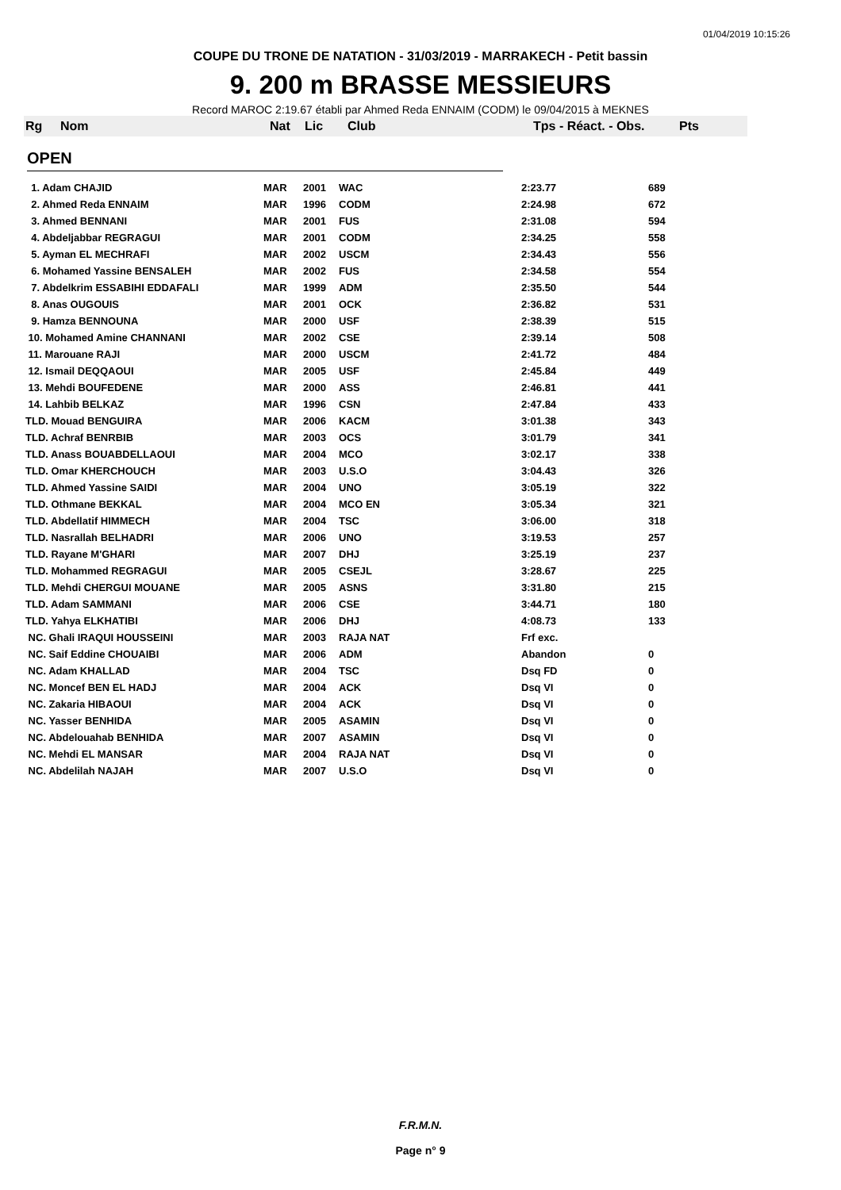01/04/2019 10:15:26
COUPE DU TRONE DE NATATION - 31/03/2019 - MARRAKECH - Petit bassin
9. 200 m BRASSE MESSIEURS
Record MAROC 2:19.67 établi par Ahmed Reda ENNAIM (CODM) le 09/04/2015 à MEKNES
| Rg | Nom | Nat | Lic | Club | Tps - Réact. - Obs. | Pts |
| --- | --- | --- | --- | --- | --- | --- |
OPEN
| 1. Adam CHAJID | MAR | 2001 | WAC | 2:23.77 | 689 |
| 2. Ahmed Reda ENNAIM | MAR | 1996 | CODM | 2:24.98 | 672 |
| 3. Ahmed BENNANI | MAR | 2001 | FUS | 2:31.08 | 594 |
| 4. Abdeljabbar REGRAGUI | MAR | 2001 | CODM | 2:34.25 | 558 |
| 5. Ayman EL MECHRAFI | MAR | 2002 | USCM | 2:34.43 | 556 |
| 6. Mohamed Yassine BENSALEH | MAR | 2002 | FUS | 2:34.58 | 554 |
| 7. Abdelkrim ESSABIHI EDDAFALI | MAR | 1999 | ADM | 2:35.50 | 544 |
| 8. Anas OUGOUIS | MAR | 2001 | OCK | 2:36.82 | 531 |
| 9. Hamza BENNOUNA | MAR | 2000 | USF | 2:38.39 | 515 |
| 10. Mohamed Amine CHANNANI | MAR | 2002 | CSE | 2:39.14 | 508 |
| 11. Marouane RAJI | MAR | 2000 | USCM | 2:41.72 | 484 |
| 12. Ismail DEQQAOUI | MAR | 2005 | USF | 2:45.84 | 449 |
| 13. Mehdi BOUFEDENE | MAR | 2000 | ASS | 2:46.81 | 441 |
| 14. Lahbib BELKAZ | MAR | 1996 | CSN | 2:47.84 | 433 |
| TLD. Mouad BENGUIRA | MAR | 2006 | KACM | 3:01.38 | 343 |
| TLD. Achraf BENRBIB | MAR | 2003 | OCS | 3:01.79 | 341 |
| TLD. Anass BOUABDELLAOUI | MAR | 2004 | MCO | 3:02.17 | 338 |
| TLD. Omar KHERCHOUCH | MAR | 2003 | U.S.O | 3:04.43 | 326 |
| TLD. Ahmed Yassine SAIDI | MAR | 2004 | UNO | 3:05.19 | 322 |
| TLD. Othmane BEKKAL | MAR | 2004 | MCO EN | 3:05.34 | 321 |
| TLD. Abdellatif HIMMECH | MAR | 2004 | TSC | 3:06.00 | 318 |
| TLD. Nasrallah BELHADRI | MAR | 2006 | UNO | 3:19.53 | 257 |
| TLD. Rayane M'GHARI | MAR | 2007 | DHJ | 3:25.19 | 237 |
| TLD. Mohammed REGRAGUI | MAR | 2005 | CSEJL | 3:28.67 | 225 |
| TLD. Mehdi CHERGUI MOUANE | MAR | 2005 | ASNS | 3:31.80 | 215 |
| TLD. Adam SAMMANI | MAR | 2006 | CSE | 3:44.71 | 180 |
| TLD. Yahya ELKHATIBI | MAR | 2006 | DHJ | 4:08.73 | 133 |
| NC. Ghali IRAQUI HOUSSEINI | MAR | 2003 | RAJA NAT | Frf exc. | |
| NC. Saif Eddine CHOUAIBI | MAR | 2006 | ADM | Abandon | 0 |
| NC. Adam KHALLAD | MAR | 2004 | TSC | Dsq FD | 0 |
| NC. Moncef BEN EL HADJ | MAR | 2004 | ACK | Dsq VI | 0 |
| NC. Zakaria HIBAOUI | MAR | 2004 | ACK | Dsq VI | 0 |
| NC. Yasser BENHIDA | MAR | 2005 | ASAMIN | Dsq VI | 0 |
| NC. Abdelouahab BENHIDA | MAR | 2007 | ASAMIN | Dsq VI | 0 |
| NC. Mehdi EL MANSAR | MAR | 2004 | RAJA NAT | Dsq VI | 0 |
| NC. Abdelilah NAJAH | MAR | 2007 | U.S.O | Dsq VI | 0 |
F.R.M.N.
Page n° 9